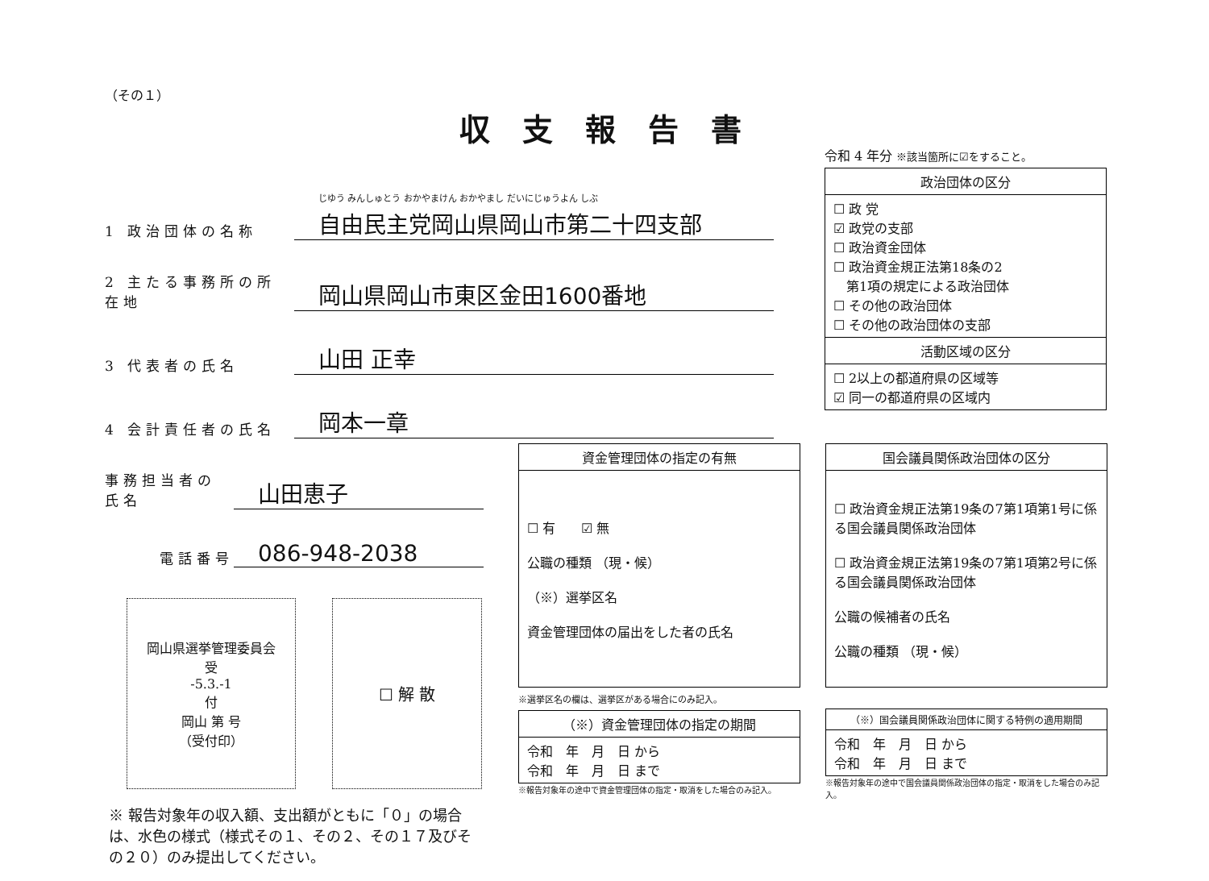（その１）
1 政治団体の名称
じゆう みんしゅとう おかやまけん おかやまし だいにじゅうよん しぶ
自由民主党岡山県岡山市第二十四支部
2 主たる事務所の所在地
岡山県岡山市東区金田1600番地
3 代表者の氏名
山田 正幸
4 会計責任者の氏名
岡本一章
事務担当者の氏名
山田恵子
電話番号
086-948-2038
岡山県選挙管理委員会
受
-5.3.-1
付
岡山 第 号
（受付印）
☐ 解 散
※ 報告対象年の収入額、支出額がともに「０」の場合は、水色の様式（様式その１、その２、その１７及びその２０）のみ提出してください。
収支報告書
令和 4 年分 ※該当箇所に☑をすること。
| 政治団体の区分 |
| --- |
| ☐ 政 党 ☑ 政党の支部 ☐ 政治資金団体 ☐ 政治資金規正法第18条の2 第1項の規定による政治団体 ☐ その他の政治団体 ☐ その他の政治団体の支部 |
| 活動区域の区分 |
| ☐ 2以上の都道府県の区域等 ☑ 同一の都道府県の区域内 |
| 資金管理団体の指定の有無 |
| --- |
| ☐ 有 ☑ 無 公職の種類 （現・候） （※）選挙区名 資金管理団体の届出をした者の氏名 |
※選挙区名の欄は、選挙区がある場合にのみ記入。
| （※）資金管理団体の指定の期間 |
| --- |
| 令和 年 月 日 から 令和 年 月 日 まで |
※報告対象年の途中で資金管理団体の指定・取消をした場合のみ記入。
| 国会議員関係政治団体の区分 |
| --- |
| ☐ 政治資金規正法第19条の7第1項第1号に係る国会議員関係政治団体 ☐ 政治資金規正法第19条の7第1項第2号に係る国会議員関係政治団体 公職の候補者の氏名 公職の種類 （現・候） |
| （※）国会議員関係政治団体に関する特例の適用期間 |
| --- |
| 令和 年 月 日 から 令和 年 月 日 まで |
※報告対象年の途中で国会議員関係政治団体の指定・取消をした場合のみ記入。